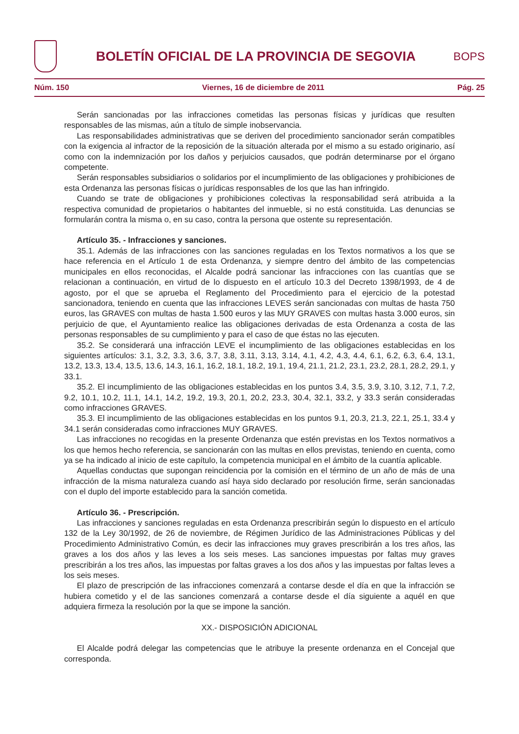BOLETÍN OFICIAL DE LA PROVINCIA DE SEGOVIA
BOPS
Núm. 150 Viernes, 16 de diciembre de 2011 Pág. 25
Serán sancionadas por las infracciones cometidas las personas físicas y jurídicas que resulten responsables de las mismas, aún a título de simple inobservancia.
Las responsabilidades administrativas que se deriven del procedimiento sancionador serán compatibles con la exigencia al infractor de la reposición de la situación alterada por el mismo a su estado originario, así como con la indemnización por los daños y perjuicios causados, que podrán determinarse por el órgano competente.
Serán responsables subsidiarios o solidarios por el incumplimiento de las obligaciones y prohibiciones de esta Ordenanza las personas físicas o jurídicas responsables de los que las han infringido.
Cuando se trate de obligaciones y prohibiciones colectivas la responsabilidad será atribuida a la respectiva comunidad de propietarios o habitantes del inmueble, si no está constituida. Las denuncias se formularán contra la misma o, en su caso, contra la persona que ostente su representación.
Artículo 35. - Infracciones y sanciones.
35.1. Además de las infracciones con las sanciones reguladas en los Textos normativos a los que se hace referencia en el Artículo 1 de esta Ordenanza, y siempre dentro del ámbito de las competencias municipales en ellos reconocidas, el Alcalde podrá sancionar las infracciones con las cuantías que se relacionan a continuación, en virtud de lo dispuesto en el artículo 10.3 del Decreto 1398/1993, de 4 de agosto, por el que se aprueba el Reglamento del Procedimiento para el ejercicio de la potestad sancionadora, teniendo en cuenta que las infracciones LEVES serán sancionadas con multas de hasta 750 euros, las GRAVES con multas de hasta 1.500 euros y las MUY GRAVES con multas hasta 3.000 euros, sin perjuicio de que, el Ayuntamiento realice las obligaciones derivadas de esta Ordenanza a costa de las personas responsables de su cumplimiento y para el caso de que éstas no las ejecuten.
35.2. Se considerará una infracción LEVE el incumplimiento de las obligaciones establecidas en los siguientes artículos: 3.1, 3.2, 3.3, 3.6, 3.7, 3.8, 3.11, 3.13, 3.14, 4.1, 4.2, 4.3, 4.4, 6.1, 6.2, 6.3, 6.4, 13.1, 13.2, 13.3, 13.4, 13.5, 13.6, 14.3, 16.1, 16.2, 18.1, 18.2, 19.1, 19.4, 21.1, 21.2, 23.1, 23.2, 28.1, 28.2, 29.1, y 33.1.
35.2. El incumplimiento de las obligaciones establecidas en los puntos 3.4, 3.5, 3.9, 3.10, 3.12, 7.1, 7.2, 9.2, 10.1, 10.2, 11.1, 14.1, 14.2, 19.2, 19.3, 20.1, 20.2, 23.3, 30.4, 32.1, 33.2, y 33.3 serán consideradas como infracciones GRAVES.
35.3. El incumplimiento de las obligaciones establecidas en los puntos 9.1, 20.3, 21.3, 22.1, 25.1, 33.4 y 34.1 serán consideradas como infracciones MUY GRAVES.
Las infracciones no recogidas en la presente Ordenanza que estén previstas en los Textos normativos a los que hemos hecho referencia, se sancionarán con las multas en ellos previstas, teniendo en cuenta, como ya se ha indicado al inicio de este capítulo, la competencia municipal en el ámbito de la cuantía aplicable.
Aquellas conductas que supongan reincidencia por la comisión en el término de un año de más de una infracción de la misma naturaleza cuando así haya sido declarado por resolución firme, serán sancionadas con el duplo del importe establecido para la sanción cometida.
Artículo 36. - Prescripción.
Las infracciones y sanciones reguladas en esta Ordenanza prescribirán según lo dispuesto en el artículo 132 de la Ley 30/1992, de 26 de noviembre, de Régimen Jurídico de las Administraciones Públicas y del Procedimiento Administrativo Común, es decir las infracciones muy graves prescribirán a los tres años, las graves a los dos años y las leves a los seis meses. Las sanciones impuestas por faltas muy graves prescribirán a los tres años, las impuestas por faltas graves a los dos años y las impuestas por faltas leves a los seis meses.
El plazo de prescripción de las infracciones comenzará a contarse desde el día en que la infracción se hubiera cometido y el de las sanciones comenzará a contarse desde el día siguiente a aquél en que adquiera firmeza la resolución por la que se impone la sanción.
XX.- DISPOSICIÓN ADICIONAL
El Alcalde podrá delegar las competencias que le atribuye la presente ordenanza en el Concejal que corresponda.